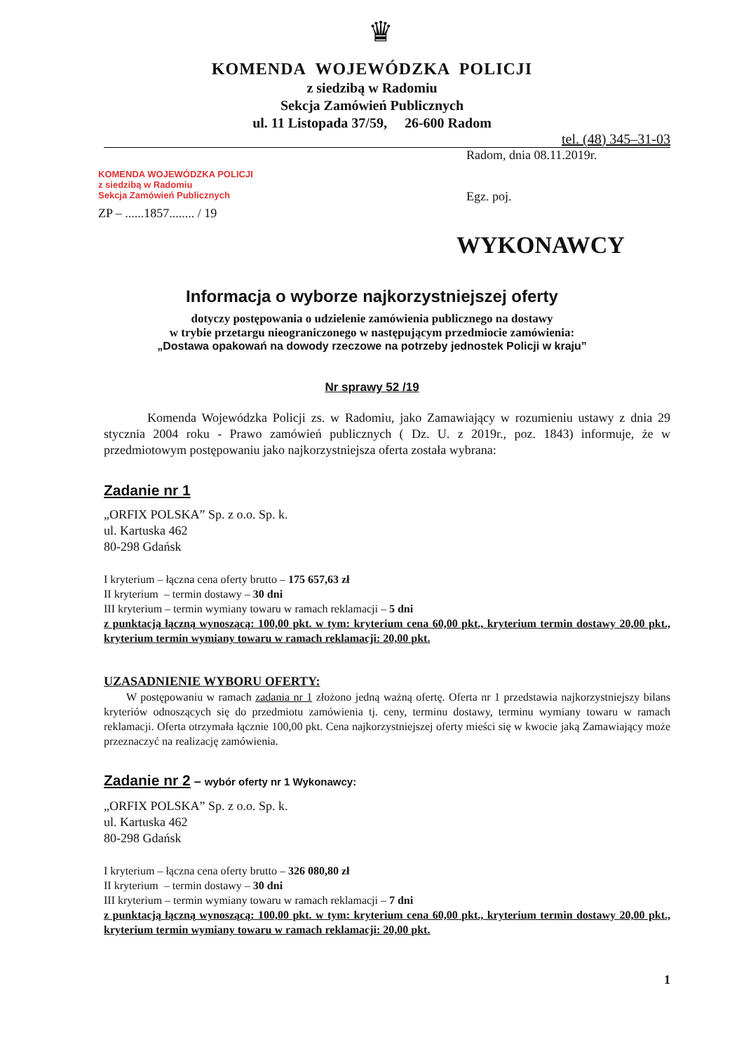♛
KOMENDA WOJEWÓDZKA POLICJI
z siedzibą w Radomiu
Sekcja Zamówień Publicznych
ul. 11 Listopada 37/59, 26-600 Radom
tel. (48) 345–31-03
KOMENDA WOJEWÓDZKA POLICJI
z siedzibą w Radomiu
Sekcja Zamówień Publicznych
ZP – ......1857........ / 19
Radom, dnia 08.11.2019r.
Egz. poj.
WYKONAWCY
Informacja o wyborze najkorzystniejszej oferty
dotyczy postępowania o udzielenie zamówienia publicznego na dostawy
w trybie przetargu nieograniczonego w następującym przedmiocie zamówienia:
„Dostawa opakowań na dowody rzeczowe na potrzeby jednostek Policji w kraju”
Nr sprawy 52 /19
Komenda Wojewódzka Policji zs. w Radomiu, jako Zamawiający w rozumieniu ustawy z dnia 29 stycznia 2004 roku - Prawo zamówień publicznych ( Dz. U. z 2019r., poz. 1843) informuje, że w przedmiotowym postępowaniu jako najkorzystniejsza oferta została wybrana:
Zadanie nr 1
„ORFIX POLSKA” Sp. z o.o. Sp. k.
ul. Kartuska 462
80-298 Gdańsk
I kryterium – łączna cena oferty brutto – 175 657,63 zł
II kryterium – termin dostawy – 30 dni
III kryterium – termin wymiany towaru w ramach reklamacji – 5 dni
z punktacją łączną wynoszącą: 100,00 pkt. w tym: kryterium cena 60,00 pkt., kryterium termin dostawy 20,00 pkt., kryterium termin wymiany towaru w ramach reklamacji: 20,00 pkt.
UZASADNIENIE WYBORU OFERTY:
W postępowaniu w ramach zadania nr 1 złożono jedną ważną ofertę. Oferta nr 1 przedstawia najkorzystniejszy bilans kryteriów odnoszących się do przedmiotu zamówienia tj. ceny, terminu dostawy, terminu wymiany towaru w ramach reklamacji. Oferta otrzymała łącznie 100,00 pkt. Cena najkorzystniejszej oferty mieści się w kwocie jaką Zamawiający może przeznaczyć na realizację zamówienia.
Zadanie nr 2 – wybór oferty nr 1 Wykonawcy:
„ORFIX POLSKA” Sp. z o.o. Sp. k.
ul. Kartuska 462
80-298 Gdańsk
I kryterium – łączna cena oferty brutto – 326 080,80 zł
II kryterium – termin dostawy – 30 dni
III kryterium – termin wymiany towaru w ramach reklamacji – 7 dni
z punktacją łączną wynoszącą: 100,00 pkt. w tym: kryterium cena 60,00 pkt., kryterium termin dostawy 20,00 pkt., kryterium termin wymiany towaru w ramach reklamacji: 20,00 pkt.
1